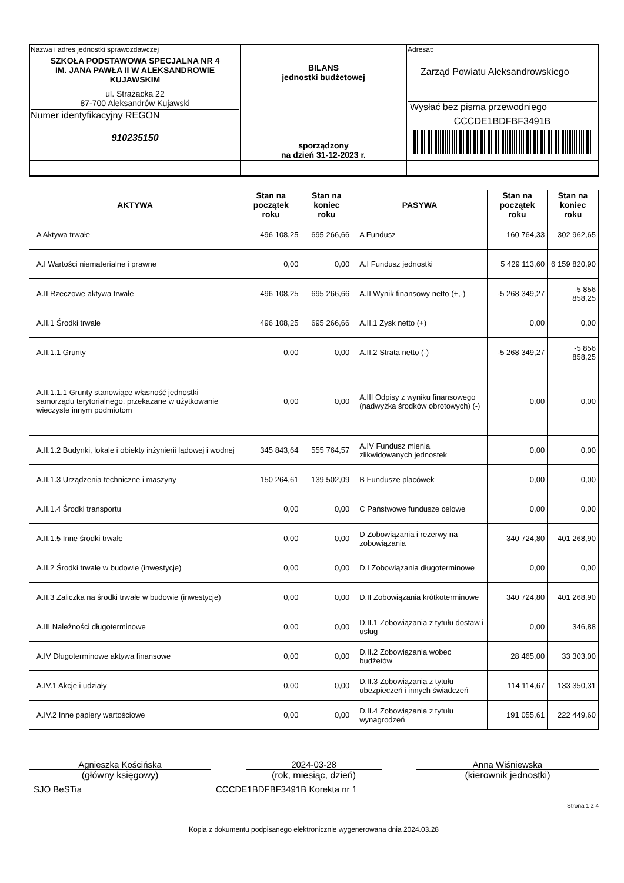| Nazwa i adres jednostki sprawozdawczej SZKOŁA PODSTAWOWA SPECJALNA NR 4 IM. JANA PAWŁA II W ALEKSANDROWIE KUJAWSKIM ul. Strażacka 22 87-700 Aleksandrów Kujawski Numer identyfikacyjny REGON 910235150 | BILANS jednostki budżetowej sporządzony na dzień 31-12-2023 r. | Adresat: Zarząd Powiatu Aleksandrowskiego Wysłać bez pisma przewodniego CCCDE1BDFBF3491B |
| AKTYWA | Stan na początek roku | Stan na koniec roku | PASYWA | Stan na początek roku | Stan na koniec roku |
| --- | --- | --- | --- | --- | --- |
| A Aktywa trwałe | 496 108,25 | 695 266,66 | A Fundusz | 160 764,33 | 302 962,65 |
| A.I Wartości niematerialne i prawne | 0,00 | 0,00 | A.I Fundusz jednostki | 5 429 113,60 | 6 159 820,90 |
| A.II Rzeczowe aktywa trwałe | 496 108,25 | 695 266,66 | A.II Wynik finansowy netto (+,-) | -5 268 349,27 | -5 856 858,25 |
| A.II.1 Środki trwałe | 496 108,25 | 695 266,66 | A.II.1 Zysk netto (+) | 0,00 | 0,00 |
| A.II.1.1 Grunty | 0,00 | 0,00 | A.II.2 Strata netto (-) | -5 268 349,27 | -5 856 858,25 |
| A.II.1.1.1 Grunty stanowiące własność jednostki samorządu terytorialnego, przekazane w użytkowanie wieczyste innym podmiotom | 0,00 | 0,00 | A.III Odpisy z wyniku finansowego (nadwyżka środków obrotowych) (-) | 0,00 | 0,00 |
| A.II.1.2 Budynki, lokale i obiekty inżynierii lądowej i wodnej | 345 843,64 | 555 764,57 | A.IV Fundusz mienia zlikwidowanych jednostek | 0,00 | 0,00 |
| A.II.1.3 Urządzenia techniczne i maszyny | 150 264,61 | 139 502,09 | B Fundusze placówek | 0,00 | 0,00 |
| A.II.1.4 Środki transportu | 0,00 | 0,00 | C Państwowe fundusze celowe | 0,00 | 0,00 |
| A.II.1.5 Inne środki trwałe | 0,00 | 0,00 | D Zobowiązania i rezerwy na zobowiązania | 340 724,80 | 401 268,90 |
| A.II.2 Środki trwałe w budowie (inwestycje) | 0,00 | 0,00 | D.I Zobowiązania długoterminowe | 0,00 | 0,00 |
| A.II.3 Zaliczka na środki trwałe w budowie (inwestycje) | 0,00 | 0,00 | D.II Zobowiązania krótkoterminowe | 340 724,80 | 401 268,90 |
| A.III Należności długoterminowe | 0,00 | 0,00 | D.II.1 Zobowiązania z tytułu dostaw i usług | 0,00 | 346,88 |
| A.IV Długoterminowe aktywa finansowe | 0,00 | 0,00 | D.II.2 Zobowiązania wobec budżetów | 28 465,00 | 33 303,00 |
| A.IV.1 Akcje i udziały | 0,00 | 0,00 | D.II.3 Zobowiązania z tytułu ubezpieczeń i innych świadczeń | 114 114,67 | 133 350,31 |
| A.IV.2 Inne papiery wartościowe | 0,00 | 0,00 | D.II.4 Zobowiązania z tytułu wynagrodzeń | 191 055,61 | 222 449,60 |
Agnieszka Kościńska 2024-03-28 Anna Wiśniewska
(główny księgowy) (rok, miesiąc, dzień) (kierownik jednostki)
SJO BeSTia CCCDE1BDFBF3491B Korekta nr 1
Strona 1 z 4
Kopia z dokumentu podpisanego elektronicznie wygenerowana dnia 2024.03.28